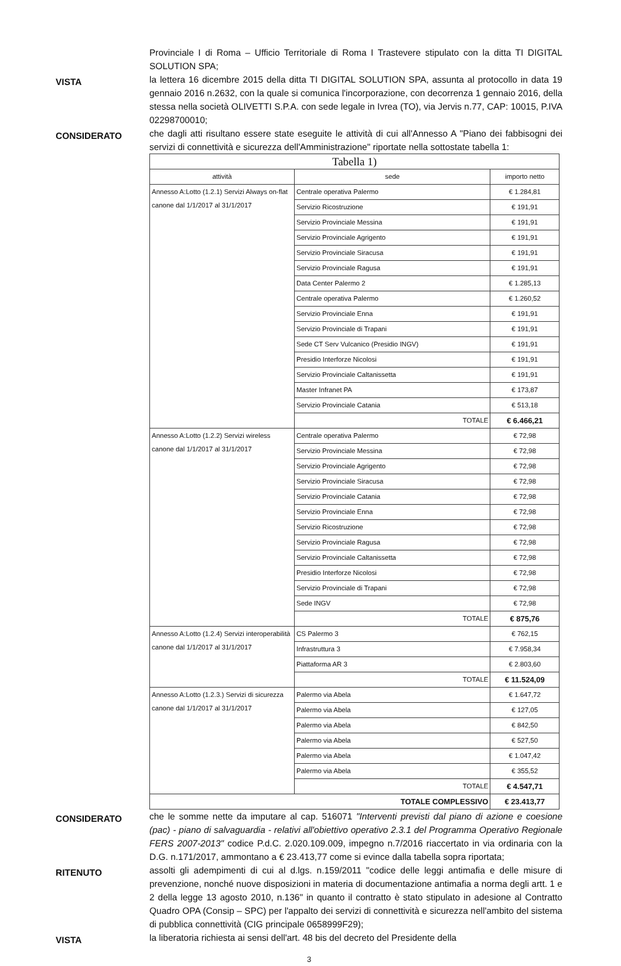Provinciale I di Roma – Ufficio Territoriale di Roma I Trastevere stipulato con la ditta TI DIGITAL SOLUTION SPA;
VISTA
la lettera 16 dicembre 2015 della ditta TI DIGITAL SOLUTION SPA, assunta al protocollo in data 19 gennaio 2016 n.2632, con la quale si comunica l'incorporazione, con decorrenza 1 gennaio 2016, della stessa nella società OLIVETTI S.P.A. con sede legale in Ivrea (TO), via Jervis n.77, CAP: 10015, P.IVA 02298700010;
CONSIDERATO
che dagli atti risultano essere state eseguite le attività di cui all'Annesso A "Piano dei fabbisogni dei servizi di connettività e sicurezza dell'Amministrazione" riportate nella sottostate tabella 1:
| Tabella 1) | | |
| attività | sede | importo netto |
| Annesso A:Lotto (1.2.1) Servizi Always on-flat canone dal 1/1/2017 al 31/1/2017 | Centrale operativa Palermo | € 1.284,81 |
| | Servizio Ricostruzione | € 191,91 |
| | Servizio Provinciale Messina | € 191,91 |
| | Servizio Provinciale Agrigento | € 191,91 |
| | Servizio Provinciale Siracusa | € 191,91 |
| | Servizio Provinciale Ragusa | € 191,91 |
| | Data Center Palermo 2 | € 1.285,13 |
| | Centrale operativa Palermo | € 1.260,52 |
| | Servizio Provinciale Enna | € 191,91 |
| | Servizio Provinciale di Trapani | € 191,91 |
| | Sede CT Serv Vulcanico (Presidio INGV) | € 191,91 |
| | Presidio Interforze Nicolosi | € 191,91 |
| | Servizio Provinciale Caltanissetta | € 191,91 |
| | Master Infranet PA | € 173,87 |
| | Servizio Provinciale Catania | € 513,18 |
| | TOTALE | € 6.466,21 |
| Annesso A:Lotto (1.2.2) Servizi wireless canone dal 1/1/2017 al 31/1/2017 | Centrale operativa Palermo | € 72,98 |
| | Servizio Provinciale Messina | € 72,98 |
| | Servizio Provinciale Agrigento | € 72,98 |
| | Servizio Provinciale Siracusa | € 72,98 |
| | Servizio Provinciale Catania | € 72,98 |
| | Servizio Provinciale Enna | € 72,98 |
| | Servizio Ricostruzione | € 72,98 |
| | Servizio Provinciale Ragusa | € 72,98 |
| | Servizio Provinciale Caltanissetta | € 72,98 |
| | Presidio Interforze Nicolosi | € 72,98 |
| | Servizio Provinciale di Trapani | € 72,98 |
| | Sede INGV | € 72,98 |
| | TOTALE | € 875,76 |
| Annesso A:Lotto (1.2.4) Servizi interoperabilità canone dal 1/1/2017 al 31/1/2017 | CS Palermo 3 | € 762,15 |
| | Infrastruttura 3 | € 7.958,34 |
| | Piattaforma AR 3 | € 2.803,60 |
| | TOTALE | € 11.524,09 |
| Annesso A:Lotto (1.2.3.) Servizi di sicurezza canone dal 1/1/2017 al 31/1/2017 | Palermo via Abela | € 1.647,72 |
| | Palermo via Abela | € 127,05 |
| | Palermo via Abela | € 842,50 |
| | Palermo via Abela | € 527,50 |
| | Palermo via Abela | € 1.047,42 |
| | Palermo via Abela | € 355,52 |
| | TOTALE | € 4.547,71 |
| TOTALE COMPLESSIVO | | € 23.413,77 |
CONSIDERATO
che le somme nette da imputare al cap. 516071 "Interventi previsti dal piano di azione e coesione (pac) - piano di salvaguardia - relativi all'obiettivo operativo 2.3.1 del Programma Operativo Regionale FERS 2007-2013" codice P.d.C. 2.020.109.009, impegno n.7/2016 riaccertato in via ordinaria con la D.G. n.171/2017, ammontano a € 23.413,77 come si evince dalla tabella sopra riportata;
RITENUTO
assolti gli adempimenti di cui al d.lgs. n.159/2011 "codice delle leggi antimafia e delle misure di prevenzione, nonché nuove disposizioni in materia di documentazione antimafia a norma degli artt. 1 e 2 della legge 13 agosto 2010, n.136" in quanto il contratto è stato stipulato in adesione al Contratto Quadro OPA (Consip – SPC) per l'appalto dei servizi di connettività e sicurezza nell'ambito del sistema di pubblica connettività (CIG principale 0658999F29);
VISTA
la liberatoria richiesta ai sensi dell'art. 48 bis del decreto del Presidente della
3